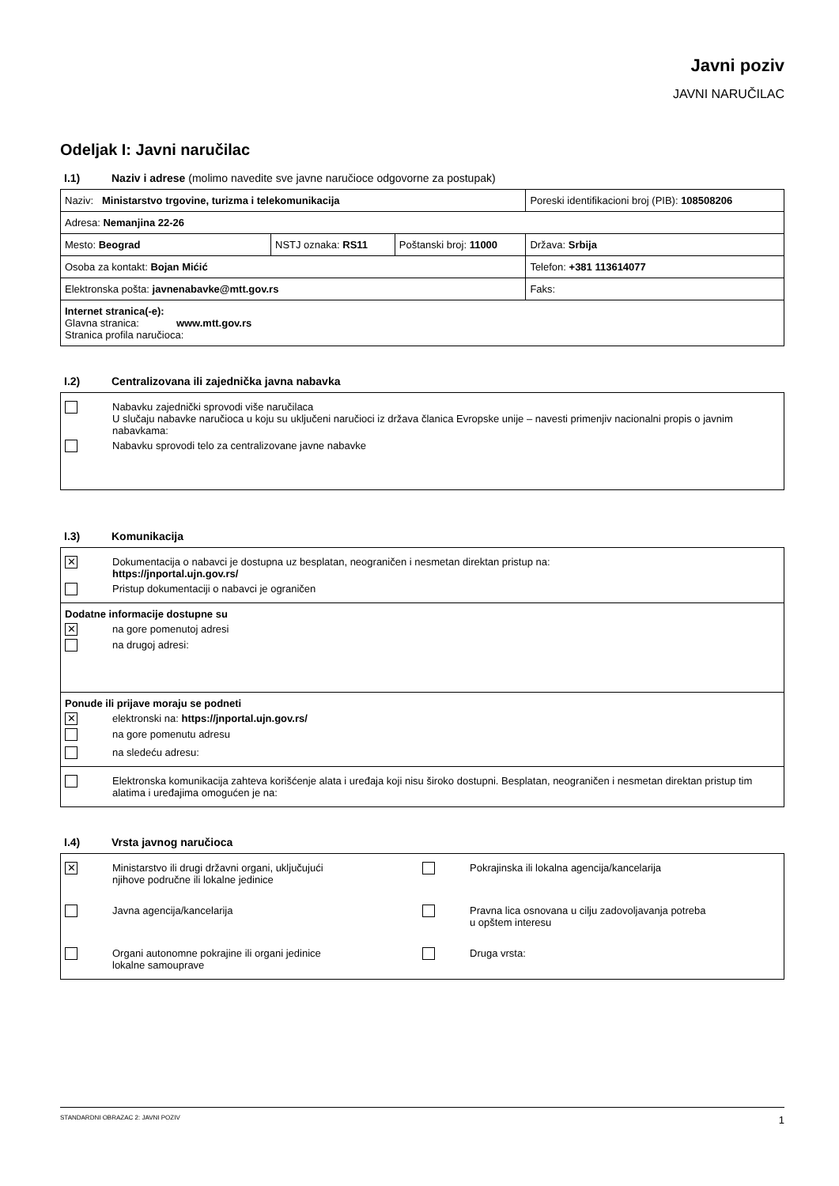Javni poziv
JAVNI NARUČILAC
Odeljak I: Javni naručilac
I.1) Naziv i adrese (molimo navedite sve javne naručioce odgovorne za postupak)
| Naziv: Ministarstvo trgovine, turizma i telekomunikacija | | | Poreski identifikacioni broj (PIB): 108508206 |
| Adresa: Nemanjina 22-26 | | | |
| Mesto: Beograd | NSTJ oznaka: RS11 | Poštanski broj: 11000 | Država: Srbija |
| Osoba za kontakt: Bojan Mićić | | | Telefon: +381 113614077 |
| Elektronska pošta: javnenabavke@mtt.gov.rs | | | Faks: |
| Internet stranica(-e): Glavna stranica: www.mtt.gov.rs Stranica profila naručioca: | | | |
I.2) Centralizovana ili zajednička javna nabavka
Nabavku zajednički sprovodi više naručilaca
U slučaju nabavke naručioca u koju su uključeni naručioci iz država članica Evropske unije – navesti primenjiv nacionalni propis o javnim nabavkama:
Nabavku sprovodi telo za centralizovane javne nabavke
I.3) Komunikacija
✕
Dokumentacija o nabavci je dostupna uz besplatan, neograničen i nesmetan direktan pristup na:
https://jnportal.ujn.gov.rs/
Pristup dokumentaciji o nabavci je ograničen
Dodatne informacije dostupne su
✕
na gore pomenutoj adresi
na drugoj adresi:
Ponude ili prijave moraju se podneti
✕
elektronski na: https://jnportal.ujn.gov.rs/
na gore pomenutu adresu
na sledeću adresu:
Elektronska komunikacija zahteva korišćenje alata i uređaja koji nisu široko dostupni. Besplatan, neograničen i nesmetan direktan pristup tim alatima i uređajima omogućen je na:
I.4) Vrsta javnog naručioca
✕
Ministarstvo ili drugi državni organi, uključujući
njihove područne ili lokalne jedinice
Pokrajinska ili lokalna agencija/kancelarija
Javna agencija/kancelarija
Pravna lica osnovana u cilju zadovoljavanja potreba
u opštem interesu
Organi autonomne pokrajine ili organi jedinice
lokalne samouprave
Druga vrsta:
STANDARDNI OBRAZAC 2: JAVNI POZIV 1